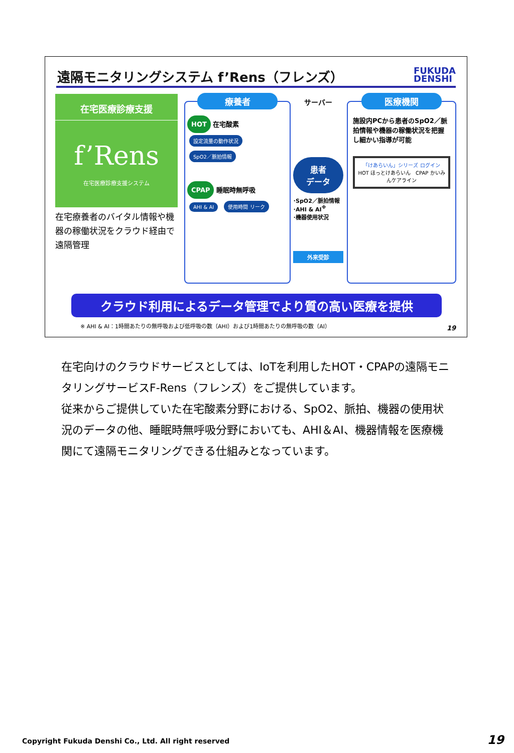遠隔モニタリングシステム f’Rens（フレンズ）
FUKUDA
DENSHI
在宅医療診療支援
f’Rens
在宅医療診療支援システム
在宅療養者のバイタル情報や機器の稼働状況をクラウド経由で遠隔管理
療養者
HOT 在宅酸素
設定流量の動作状況 SpO2／脈拍情報
CPAP 睡眠時無呼吸
AHI & AI 使用時間 リーク
サーバー
患者
データ
･SpO2／脈拍情報
･AHI & AI<sup>※</sup>
･機器使用状況
外来受診
医療機関
施設内PCから患者のSpO2／脈拍情報や機器の稼働状況を把握し細かい指導が可能
「けあらいん」シリーズ ログイン
HOT ほっとけあらいん　CPAP かいみんケアライン
クラウド利用によるデータ管理でより質の高い医療を提供
※ AHI & AI：1時間あたりの無呼吸および低呼吸の数（AHI）および1時間あたりの無呼吸の数（AI）
19
在宅向けのクラウドサービスとしては、IoTを利用したHOT・CPAPの遠隔モニタリングサービスF-Rens（フレンズ）をご提供しています。
従来からご提供していた在宅酸素分野における、SpO2、脈拍、機器の使用状況のデータの他、睡眠時無呼吸分野においても、AHI＆AI、機器情報を医療機関にて遠隔モニタリングできる仕組みとなっています。
Copyright Fukuda Denshi Co., Ltd. All right reserved
19